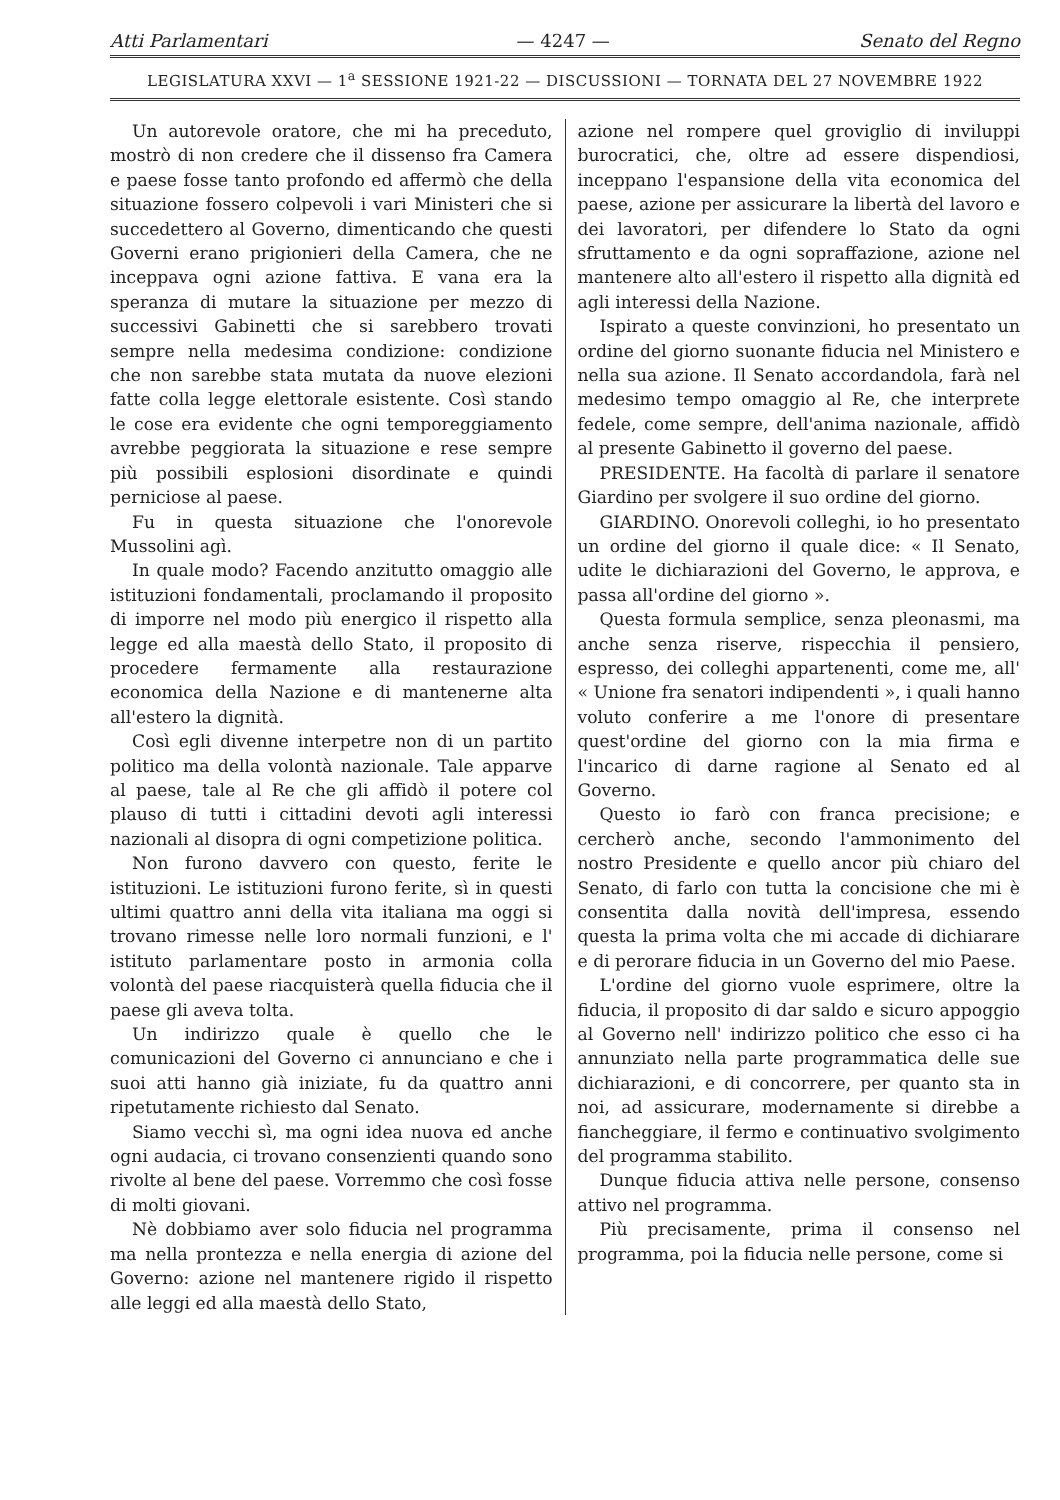Atti Parlamentari — 4247 — Senato del Regno
LEGISLATURA XXVI — 1<sup>a</sup> SESSIONE 1921-22 — DISCUSSIONI — TORNATA DEL 27 NOVEMBRE 1922
Un autorevole oratore, che mi ha preceduto, mostrò di non credere che il dissenso fra Camera e paese fosse tanto profondo ed affermò che della situazione fossero colpevoli i vari Ministeri che si succedettero al Governo, dimenticando che questi Governi erano prigionieri della Camera, che ne inceppava ogni azione fattiva. E vana era la speranza di mutare la situazione per mezzo di successivi Gabinetti che si sarebbero trovati sempre nella medesima condizione: condizione che non sarebbe stata mutata da nuove elezioni fatte colla legge elettorale esistente. Così stando le cose era evidente che ogni temporeggiamento avrebbe peggiorata la situazione e rese sempre più possibili esplosioni disordinate e quindi perniciose al paese.
Fu in questa situazione che l'onorevole Mussolini agì.
In quale modo? Facendo anzitutto omaggio alle istituzioni fondamentali, proclamando il proposito di imporre nel modo più energico il rispetto alla legge ed alla maestà dello Stato, il proposito di procedere fermamente alla restaurazione economica della Nazione e di mantenerne alta all'estero la dignità.
Così egli divenne interpetre non di un partito politico ma della volontà nazionale. Tale apparve al paese, tale al Re che gli affidò il potere col plauso di tutti i cittadini devoti agli interessi nazionali al disopra di ogni competizione politica.
Non furono davvero con questo, ferite le istituzioni. Le istituzioni furono ferite, sì in questi ultimi quattro anni della vita italiana ma oggi si trovano rimesse nelle loro normali funzioni, e l' istituto parlamentare posto in armonia colla volontà del paese riacquisterà quella fiducia che il paese gli aveva tolta.
Un indirizzo quale è quello che le comunicazioni del Governo ci annunciano e che i suoi atti hanno già iniziate, fu da quattro anni ripetutamente richiesto dal Senato.
Siamo vecchi sì, ma ogni idea nuova ed anche ogni audacia, ci trovano consenzienti quando sono rivolte al bene del paese. Vorremmo che così fosse di molti giovani.
Nè dobbiamo aver solo fiducia nel programma ma nella prontezza e nella energia di azione del Governo: azione nel mantenere rigido il rispetto alle leggi ed alla maestà dello Stato,
azione nel rompere quel groviglio di inviluppi burocratici, che, oltre ad essere dispendiosi, inceppano l'espansione della vita economica del paese, azione per assicurare la libertà del lavoro e dei lavoratori, per difendere lo Stato da ogni sfruttamento e da ogni sopraffazione, azione nel mantenere alto all'estero il rispetto alla dignità ed agli interessi della Nazione.
Ispirato a queste convinzioni, ho presentato un ordine del giorno suonante fiducia nel Ministero e nella sua azione. Il Senato accordandola, farà nel medesimo tempo omaggio al Re, che interprete fedele, come sempre, dell'anima nazionale, affidò al presente Gabinetto il governo del paese.
PRESIDENTE. Ha facoltà di parlare il senatore Giardino per svolgere il suo ordine del giorno.
GIARDINO. Onorevoli colleghi, io ho presentato un ordine del giorno il quale dice: « Il Senato, udite le dichiarazioni del Governo, le approva, e passa all'ordine del giorno ».
Questa formula semplice, senza pleonasmi, ma anche senza riserve, rispecchia il pensiero, espresso, dei colleghi appartenenti, come me, all' « Unione fra senatori indipendenti », i quali hanno voluto conferire a me l'onore di presentare quest'ordine del giorno con la mia firma e l'incarico di darne ragione al Senato ed al Governo.
Questo io farò con franca precisione; e cercherò anche, secondo l'ammonimento del nostro Presidente e quello ancor più chiaro del Senato, di farlo con tutta la concisione che mi è consentita dalla novità dell'impresa, essendo questa la prima volta che mi accade di dichiarare e di perorare fiducia in un Governo del mio Paese.
L'ordine del giorno vuole esprimere, oltre la fiducia, il proposito di dar saldo e sicuro appoggio al Governo nell' indirizzo politico che esso ci ha annunziato nella parte programmatica delle sue dichiarazioni, e di concorrere, per quanto sta in noi, ad assicurare, modernamente si direbbe a fiancheggiare, il fermo e continuativo svolgimento del programma stabilito.
Dunque fiducia attiva nelle persone, consenso attivo nel programma.
Più precisamente, prima il consenso nel programma, poi la fiducia nelle persone, come si